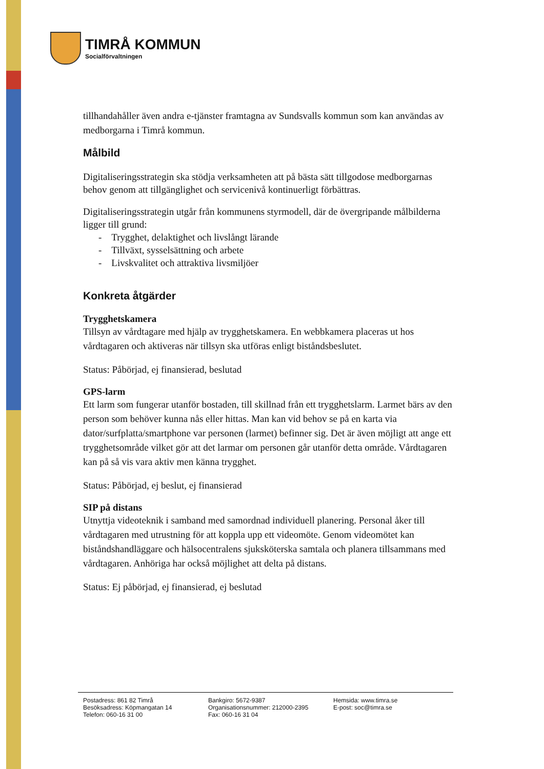TIMRÅ KOMMUN
Socialförvaltningen
tillhandahåller även andra e-tjänster framtagna av Sundsvalls kommun som kan användas av medborgarna i Timrå kommun.
Målbild
Digitaliseringsstrategin ska stödja verksamheten att på bästa sätt tillgodose medborgarnas behov genom att tillgänglighet och servicenivå kontinuerligt förbättras.
Digitaliseringsstrategin utgår från kommunens styrmodell, där de övergripande målbilderna ligger till grund:
- Trygghet, delaktighet och livslångt lärande
- Tillväxt, sysselsättning och arbete
- Livskvalitet och attraktiva livsmiljöer
Konkreta åtgärder
Trygghetskamera
Tillsyn av vårdtagare med hjälp av trygghetskamera. En webbkamera placeras ut hos vårdtagaren och aktiveras när tillsyn ska utföras enligt biståndsbeslutet.
Status: Påbörjad, ej finansierad, beslutad
GPS-larm
Ett larm som fungerar utanför bostaden, till skillnad från ett trygghetslarm. Larmet bärs av den person som behöver kunna nås eller hittas. Man kan vid behov se på en karta via dator/surfplatta/smartphone var personen (larmet) befinner sig. Det är även möjligt att ange ett trygghetsområde vilket gör att det larmar om personen går utanför detta område. Vårdtagaren kan på så vis vara aktiv men känna trygghet.
Status: Påbörjad, ej beslut, ej finansierad
SIP på distans
Utnyttja videoteknik i samband med samordnad individuell planering. Personal åker till vårdtagaren med utrustning för att koppla upp ett videomöte. Genom videomötet kan biståndshandläggare och hälsocentralens sjuksköterska samtala och planera tillsammans med vårdtagaren. Anhöriga har också möjlighet att delta på distans.
Status: Ej påbörjad, ej finansierad, ej beslutad
Postadress: 861 82 Timrå
Besöksadress: Köpmangatan 14
Telefon: 060-16 31 00
Bankgiro: 5672-9387
Organisationsnummer: 212000-2395
Fax: 060-16 31 04
Hemsida: www.timra.se
E-post: soc@timra.se